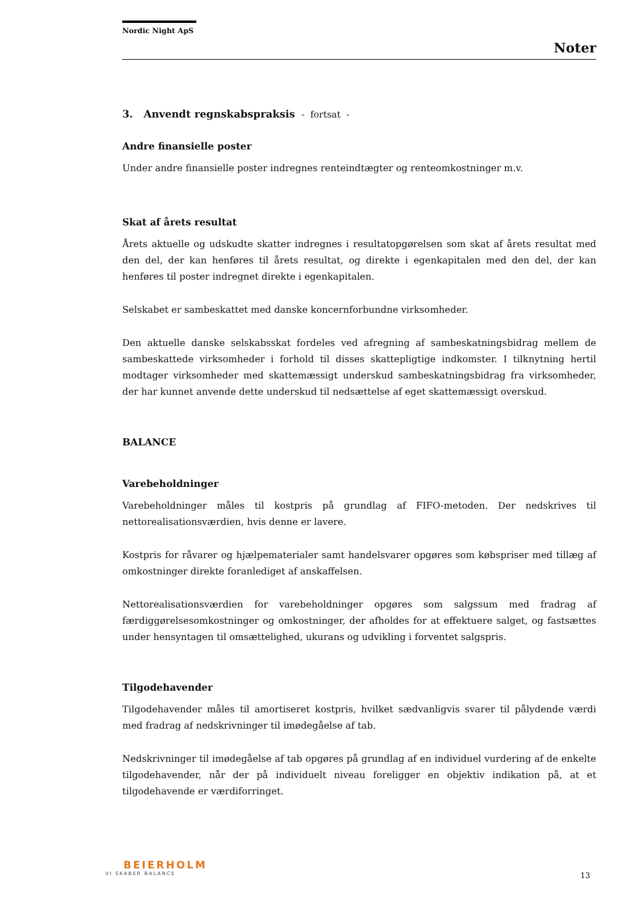Nordic Night ApS
Noter
3. Anvendt regnskabspraksis - fortsat -
Andre finansielle poster
Under andre finansielle poster indregnes renteindtægter og renteomkostninger m.v.
Skat af årets resultat
Årets aktuelle og udskudte skatter indregnes i resultatopgørelsen som skat af årets resultat med den del, der kan henføres til årets resultat, og direkte i egenkapitalen med den del, der kan henføres til poster indregnet direkte i egenkapitalen.
Selskabet er sambeskattet med danske koncernforbundne virksomheder.
Den aktuelle danske selskabsskat fordeles ved afregning af sambeskatningsbidrag mellem de sambeskattede virksomheder i forhold til disses skattepligtige indkomster. I tilknytning hertil modtager virksomheder med skattemæssigt underskud sambeskatningsbidrag fra virksomheder, der har kunnet anvende dette underskud til nedsættelse af eget skattemæssigt overskud.
BALANCE
Varebeholdninger
Varebeholdninger måles til kostpris på grundlag af FIFO-metoden. Der nedskrives til nettorealisationsværdien, hvis denne er lavere.
Kostpris for råvarer og hjælpematerialer samt handelsvarer opgøres som købspriser med tillæg af omkostninger direkte foranlediget af anskaffelsen.
Nettorealisationsværdien for varebeholdninger opgøres som salgssum med fradrag af færdiggørelsesomkostninger og omkostninger, der afholdes for at effektuere salget, og fastsættes under hensyntagen til omsættelighed, ukurans og udvikling i forventet salgspris.
Tilgodehavender
Tilgodehavender måles til amortiseret kostpris, hvilket sædvanligvis svarer til pålydende værdi med fradrag af nedskrivninger til imødegåelse af tab.
Nedskrivninger til imødegåelse af tab opgøres på grundlag af en individuel vurdering af de enkelte tilgodehavender, når der på individuelt niveau foreligger en objektiv indikation på, at et tilgodehavende er værdiforringet.
BEIERHOLM
VI SKABER BALANCE
13